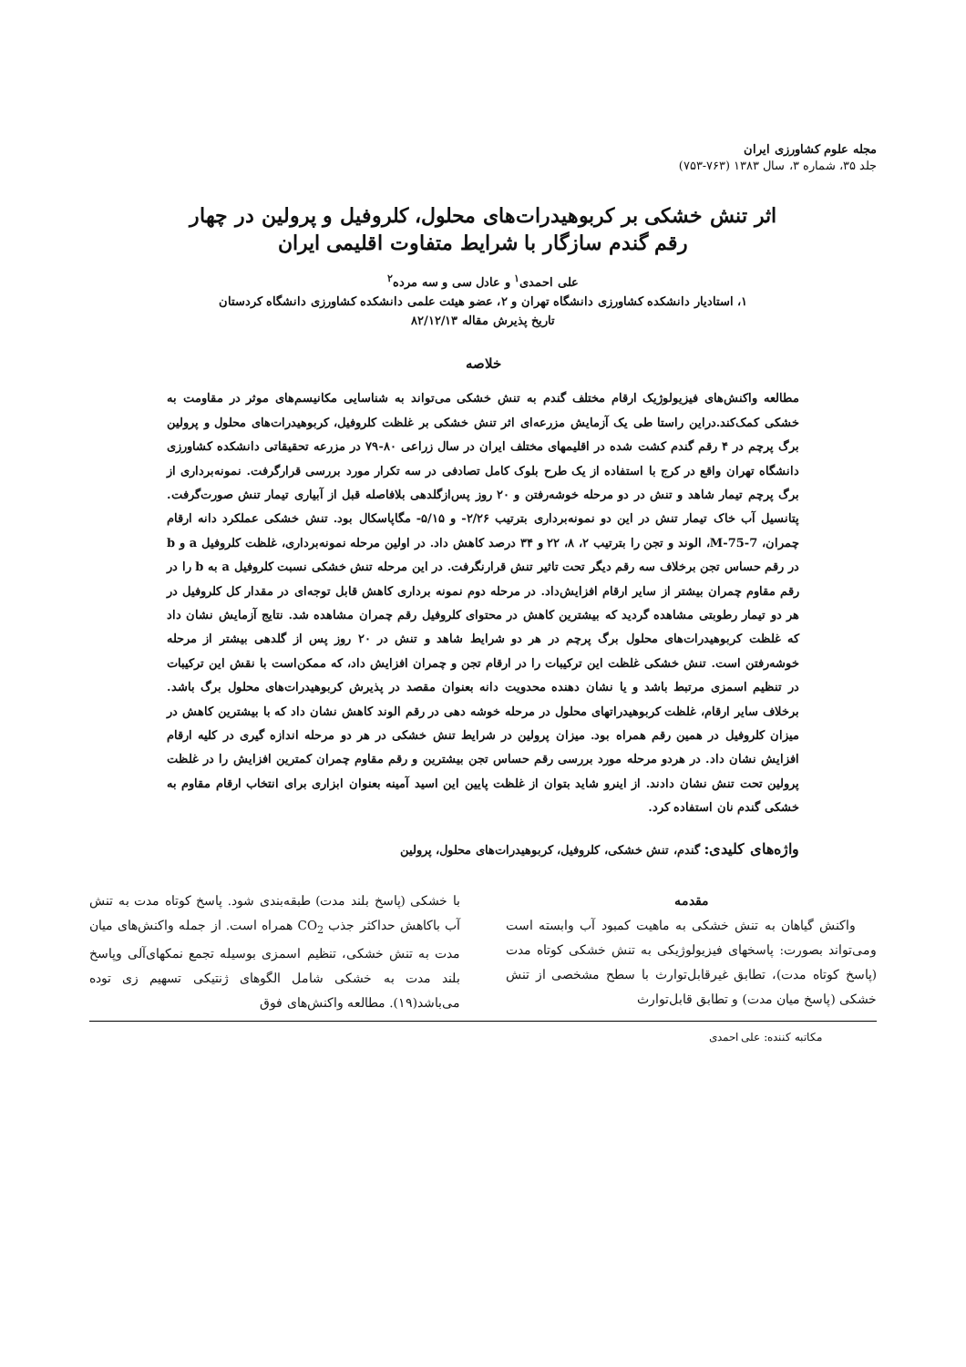مجله علوم کشاورزی ایران
جلد ۳۵، شماره ۳، سال ۱۳۸۳ (۷۶۳-۷۵۳)
اثر تنش خشکی بر کربوهیدرات‌های محلول، کلروفیل و پرولین در چهار رقم گندم سازگار با شرایط متفاوت اقلیمی ایران
علی احمدی<sup>۱</sup> و عادل سی و سه مرده<sup>۲</sup>
۱، استادیار دانشکده کشاورزی دانشگاه تهران و ۲، عضو هیئت علمی دانشکده کشاورزی دانشگاه کردستان
تاریخ پذیرش مقاله ۸۲/۱۲/۱۳
خلاصه
مطالعه واکنش‌های فیزیولوژیک ارقام مختلف گندم به تنش خشکی می‌تواند به شناسایی مکانیسم‌های موثر در مقاومت به خشکی کمک‌کند.دراین راستا طی یک آزمایش مزرعه‌ای اثر تنش خشکی بر غلظت کلروفیل، کربوهیدرات‌های محلول و پرولین برگ پرچم در ۴ رقم گندم کشت شده در اقلیمهای مختلف ایران در سال زراعی ۸۰-۷۹ در مزرعه تحقیقاتی دانشکده کشاورزی دانشگاه تهران واقع در کرج با استفاده از یک طرح بلوک کامل تصادفی در سه تکرار مورد بررسی قرارگرفت. نمونه‌برداری از برگ پرچم تیمار شاهد و تنش در دو مرحله خوشه‌رفتن و ۲۰ روز پس‌ازگلدهی بلافاصله قبل از آبیاری تیمار تنش صورت‌گرفت. پتانسیل آب خاک تیمار تنش در این دو نمونه‌برداری بترتیب ۲/۲۶- و ۵/۱۵- مگاپاسکال بود. تنش خشکی عملکرد دانه ارقام چمران، M-75-7، الوند و تجن را بترتیب ۲، ۸، ۲۲ و ۳۴ درصد کاهش داد. در اولین مرحله نمونه‌برداری، غلظت کلروفیل a و b در رقم حساس تجن برخلاف سه رقم دیگر تحت تاثیر تنش قرارنگرفت. در این مرحله تنش خشکی نسبت کلروفیل a به b را در رقم مقاوم چمران بیشتر از سایر ارقام افزایش‌داد. در مرحله دوم نمونه برداری کاهش قابل توجه‌ای در مقدار کل کلروفیل در هر دو تیمار رطوبتی مشاهده گردید که بیشترین کاهش در محتوای کلروفیل رقم چمران مشاهده شد. نتایج آزمایش نشان داد که غلظت کربوهیدرات‌های محلول برگ پرچم در هر دو شرایط شاهد و تنش در ۲۰ روز پس از گلدهی بیشتر از مرحله خوشه‌رفتن است. تنش خشکی غلظت این ترکیبات را در ارقام تجن و چمران افزایش داد، که ممکن‌است با نقش این ترکیبات در تنظیم اسمزی مرتبط باشد و یا نشان دهنده محدویت دانه بعنوان مقصد در پذیرش کربوهیدرات‌های محلول برگ باشد. برخلاف سایر ارقام، غلظت کربوهیدراتهای محلول در مرحله خوشه دهی در رقم الوند کاهش نشان داد که با بیشترین کاهش در میزان کلروفیل در همین رقم همراه بود. میزان پرولین در شرایط تنش خشکی در هر دو مرحله اندازه گیری در کلیه ارقام افزایش نشان داد. در هردو مرحله مورد بررسی رقم حساس تجن بیشترین و رقم مقاوم چمران کمترین افزایش را در غلظت پرولین تحت تنش نشان دادند. از اینرو شاید بتوان از غلظت پایین این اسید آمینه بعنوان ابزاری برای انتخاب ارقام مقاوم به خشکی گندم نان استفاده کرد.
واژه‌های کلیدی: گندم، تنش خشکی، کلروفیل، کربوهیدرات‌های محلول، پرولین
مقدمه
واکنش گیاهان به تنش خشکی به ماهیت کمبود آب وابسته است ومی‌تواند بصورت: پاسخهای فیزیولوژیکی به تنش خشکی کوتاه مدت (پاسخ کوتاه مدت)، تطابق غیرقابل‌توارث با سطح مشخصی از تنش خشکی (پاسخ میان مدت) و تطابق قابل‌توارث
با خشکی (پاسخ بلند مدت) طبقه‌بندی شود. پاسخ کوتاه مدت به تنش آب باکاهش حداکثر جذب CO<sub>2</sub> همراه است. از جمله واکنش‌های میان مدت به تنش خشکی، تنظیم اسمزی بوسیله تجمع نمکهای‌آلی وپاسخ بلند مدت به خشکی شامل الگوهای ژنتیکی تسهیم زی توده می‌باشد(۱۹). مطالعه واکنش‌های فوق
مکاتبه کننده: علی احمدی